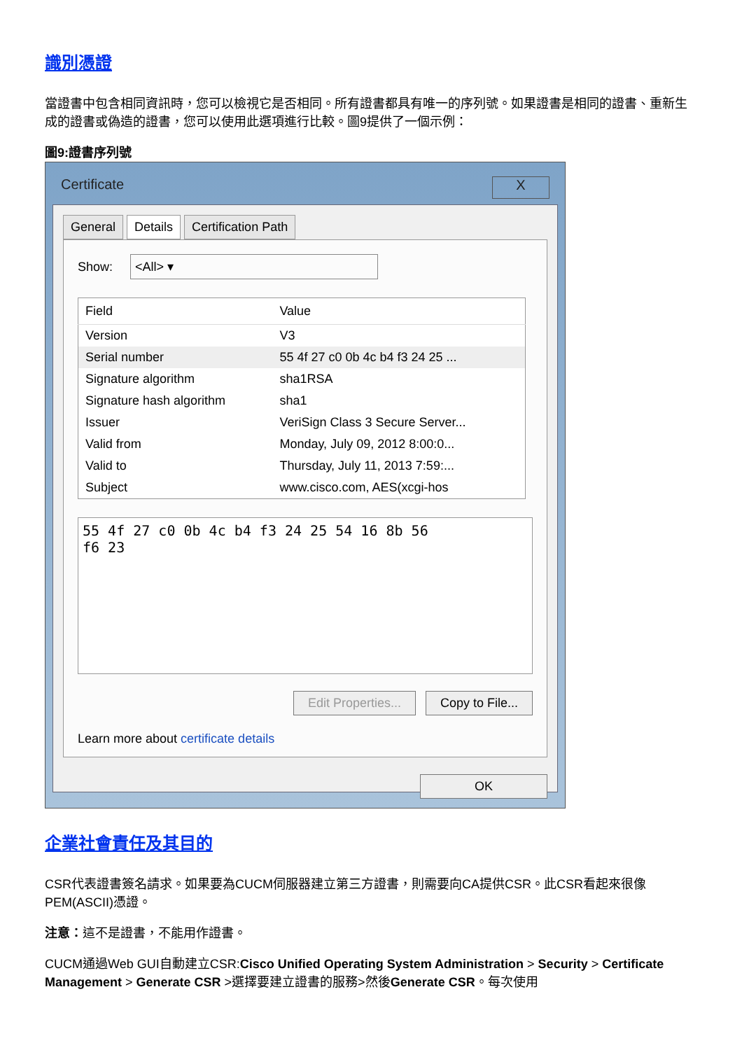識別憑證
當證書中包含相同資訊時，您可以檢視它是否相同。所有證書都具有唯一的序列號。如果證書是相同的證書、重新生成的證書或偽造的證書，您可以使用此選項進行比較。圖9提供了一個示例：
圖9:證書序列號
Certificate X
General Details Certification Path
Show: <All> ▾
| Field | Value |
| --- | --- |
| Version | V3 |
| Serial number | 55 4f 27 c0 0b 4c b4 f3 24 25 ... |
| Signature algorithm | sha1RSA |
| Signature hash algorithm | sha1 |
| Issuer | VeriSign Class 3 Secure Server... |
| Valid from | Monday, July 09, 2012 8:00:0... |
| Valid to | Thursday, July 11, 2013 7:59:... |
| Subject | www.cisco.com, AES(xcgi-hos |
55 4f 27 c0 0b 4c b4 f3 24 25 54 16 8b 56
f6 23
Edit Properties... Copy to File...
Learn more about certificate details
OK
企業社會責任及其目的
CSR代表證書簽名請求。如果要為CUCM伺服器建立第三方證書，則需要向CA提供CSR。此CSR看起來很像PEM(ASCII)憑證。
注意：這不是證書，不能用作證書。
CUCM通過Web GUI自動建立CSR:Cisco Unified Operating System Administration > Security > Certificate Management > Generate CSR >選擇要建立證書的服務>然後Generate CSR。每次使用